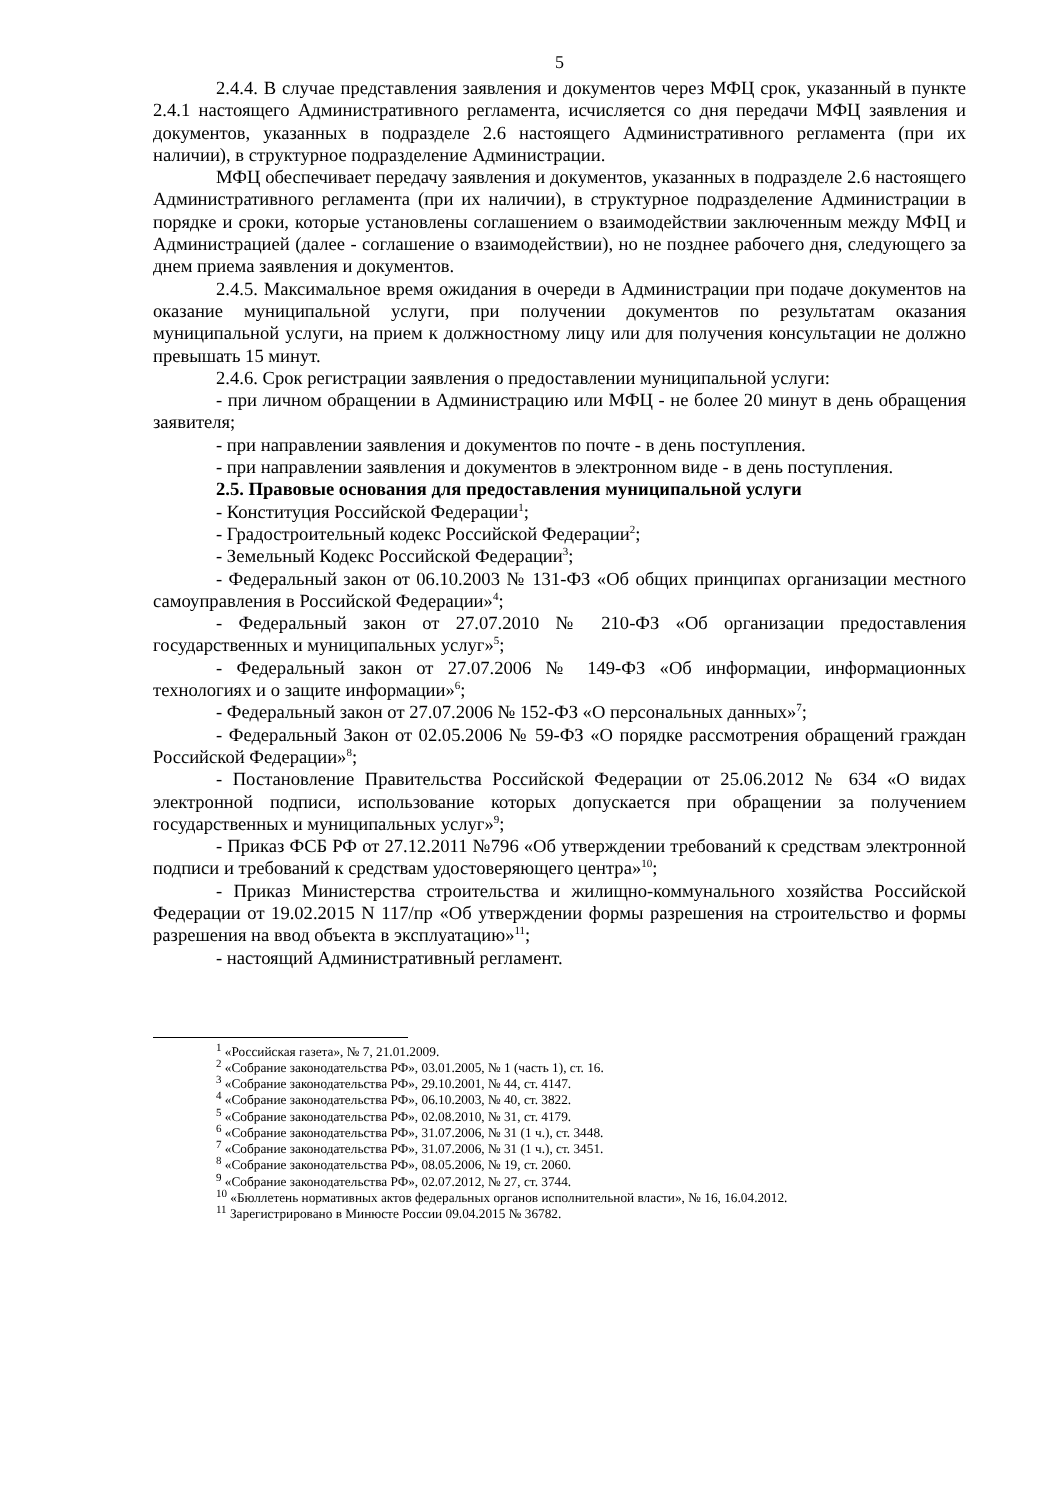5
2.4.4. В случае представления заявления и документов через МФЦ срок, указанный в пункте 2.4.1 настоящего Административного регламента, исчисляется со дня передачи МФЦ заявления и документов, указанных в подразделе 2.6 настоящего Административного регламента (при их наличии), в структурное подразделение Администрации.
МФЦ обеспечивает передачу заявления и документов, указанных в подразделе 2.6 настоящего Административного регламента (при их наличии), в структурное подразделение Администрации в порядке и сроки, которые установлены соглашением о взаимодействии заключенным между МФЦ и Администрацией (далее - соглашение о взаимодействии), но не позднее рабочего дня, следующего за днем приема заявления и документов.
2.4.5. Максимальное время ожидания в очереди в Администрации при подаче документов на оказание муниципальной услуги, при получении документов по результатам оказания муниципальной услуги, на прием к должностному лицу или для получения консультации не должно превышать 15 минут.
2.4.6. Срок регистрации заявления о предоставлении муниципальной услуги:
- при личном обращении в Администрацию или МФЦ - не более 20 минут в день обращения заявителя;
- при направлении заявления и документов по почте - в день поступления.
- при направлении заявления и документов в электронном виде - в день поступления.
2.5. Правовые основания для предоставления муниципальной услуги
- Конституция Российской Федерации<sup>1</sup>;
- Градостроительный кодекс Российской Федерации<sup>2</sup>;
- Земельный Кодекс Российской Федерации<sup>3</sup>;
- Федеральный закон от 06.10.2003 № 131-ФЗ «Об общих принципах организации местного самоуправления в Российской Федерации»<sup>4</sup>;
- Федеральный закон от 27.07.2010 № 210-ФЗ «Об организации предоставления государственных и муниципальных услуг»<sup>5</sup>;
- Федеральный закон от 27.07.2006 № 149-ФЗ «Об информации, информационных технологиях и о защите информации»<sup>6</sup>;
- Федеральный закон от 27.07.2006 № 152-ФЗ «О персональных данных»<sup>7</sup>;
- Федеральный Закон от 02.05.2006 № 59-ФЗ «О порядке рассмотрения обращений граждан Российской Федерации»<sup>8</sup>;
- Постановление Правительства Российской Федерации от 25.06.2012 № 634 «О видах электронной подписи, использование которых допускается при обращении за получением государственных и муниципальных услуг»<sup>9</sup>;
- Приказ ФСБ РФ от 27.12.2011 №796 «Об утверждении требований к средствам электронной подписи и требований к средствам удостоверяющего центра»<sup>10</sup>;
- Приказ Министерства строительства и жилищно-коммунального хозяйства Российской Федерации от 19.02.2015 N 117/пр «Об утверждении формы разрешения на строительство и формы разрешения на ввод объекта в эксплуатацию»<sup>11</sup>;
- настоящий Административный регламент.
<sup>1</sup> «Российская газета», № 7, 21.01.2009.
<sup>2</sup> «Собрание законодательства РФ», 03.01.2005, № 1 (часть 1), ст. 16.
<sup>3</sup> «Собрание законодательства РФ», 29.10.2001, № 44, ст. 4147.
<sup>4</sup> «Собрание законодательства РФ», 06.10.2003, № 40, ст. 3822.
<sup>5</sup> «Собрание законодательства РФ», 02.08.2010, № 31, ст. 4179.
<sup>6</sup> «Собрание законодательства РФ», 31.07.2006, № 31 (1 ч.), ст. 3448.
<sup>7</sup> «Собрание законодательства РФ», 31.07.2006, № 31 (1 ч.), ст. 3451.
<sup>8</sup> «Собрание законодательства РФ», 08.05.2006, № 19, ст. 2060.
<sup>9</sup> «Собрание законодательства РФ», 02.07.2012, № 27, ст. 3744.
<sup>10</sup> «Бюллетень нормативных актов федеральных органов исполнительной власти», № 16, 16.04.2012.
<sup>11</sup> Зарегистрировано в Минюсте России 09.04.2015 № 36782.